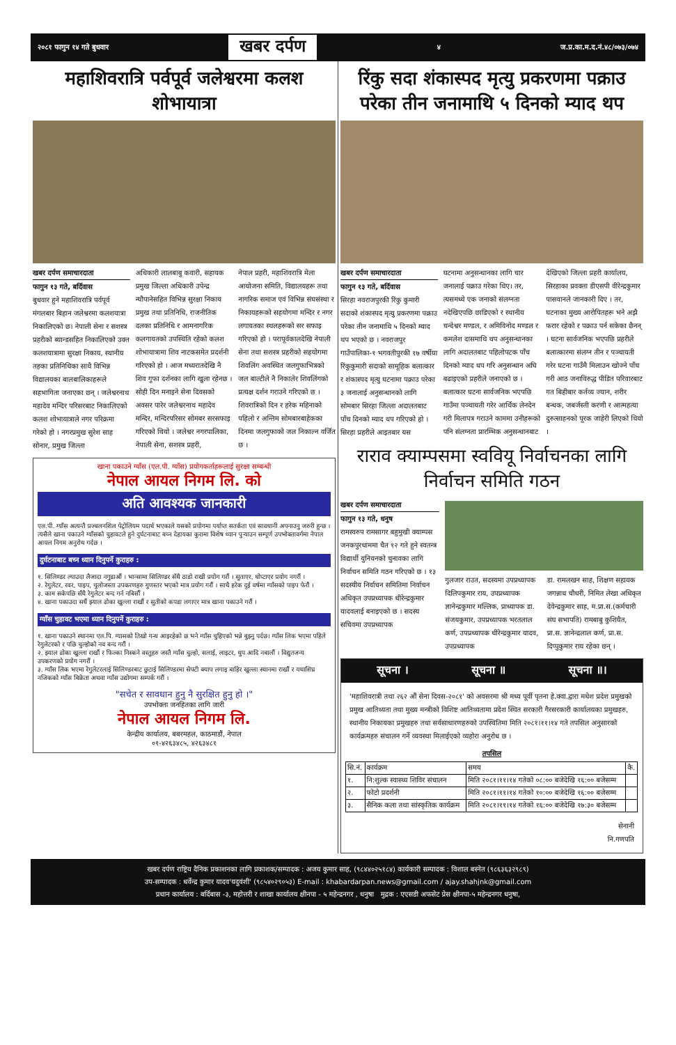२०८१ फागुन १४ गते बुधवार खबर दर्पण ४ ज.प्र.का.म.द.नं.४८/०७३/०७४
महाशिवरात्रि पर्वपूर्व जलेश्वरमा कलश शोभायात्रा
खबर दर्पण समाचारदाता
फागुन १३ गते, बर्दिवास
बुधवार हुने महाशिवरात्रि पर्वपूर्व मंगलबार बिहान जलेश्वरमा कलशयात्रा निकालिएको छ। नेपाली सेना र सशस्त्र प्रहरीको ब्यान्डसहित निकालिएको उक्त कलशयात्रामा सुरक्षा निकाय, स्थानीय तहका प्रतिनिधिका साथै विभिन्न विद्यालयका बालबालिकाहरूले सहभागिता जनाएका छन् । जलेश्वरनाथ महादेव मन्दिर परिसरबाट निकालिएको कलश शोभायात्राले नगर परिक्रमा गरेको हो । नगरप्रमुख सुरेश साह सोनार, प्रमुख जिल्ला
अधिकारी लालबाबु कवारी, सहायक प्रमुख जिल्ला अधिकारी उपेन्द्र न्यौपानेसहित विभिन्न सुरक्षा निकाय प्रमुख तथा प्रतिनिधि, राजनीतिक दलका प्रतिनिधि र आमनागरिक कलगायतको उपस्थिति रहेको कलश शोभायात्रामा शिव नाटकसमेत प्रदर्शनी गरिएको हो । आज मध्यरातदेखि नै शिव गुफा दर्शनका लागि खुला रहेनछ । सोही दिन मनाइने सेना दिवसको अवसर पारेर जलेश्वरनाथ महादेव मन्दिर, मन्दिरपरिसर सोमबर सरसफाइ गरिएको थियो । जलेश्वर नगरपालिका, नेपाली सेना, सशस्त्र प्रहरी,
नेपाल प्रहरी, महाशिवरात्रि मेला आयोजना समिति, विद्यालयहरू तथा नागरिक समाज एवं विभिन्न संघसंस्था र निकायहरूको सहयोगमा मन्दिर र नगर लगायतका स्थलहरूको सर सफाइ गरिएको हो । परापूर्वकालदेखि नेपाली सेना तथा सशस्त्र प्रहरीको सहयोगमा शिवलिंग अवस्थित जलगुफाभित्रको जल बाल्टीले नै निकालेर शिवलिंगको प्रत्यक्ष दर्शन गराउने गरिएको छ । शिवरात्रिको दिन र हरेक महिनाको पहिलो र अन्तिम सोमबारबाहेकका दिनमा जलगुफाको जल निकाल्न वर्जित छ ।
खाना पकाउने ग्याँस (एल.पी. ग्याँस) प्रयोगकर्ताहरूलाई सुरक्षा सम्बन्धी
नेपाल आयल निगम लि. को
अति आवश्यक जानकारी
एल.पी. ग्याँस अत्यन्तै प्रज्वलनशिल पेट्रोलियम पदार्थ भएकाले यसको प्रयोगमा पर्याप्त सतर्कता एवं सावधानी अपनाउनु जरुरी हुन्छ । त्यसैले खाना पकाउने ग्याँसको चुहावटले हुने दुर्घटनाबाट बच्न देहायका कुरामा विशेष ध्यान पुऱ्याउन सम्पूर्ण उपभोक्तावर्गमा नेपाल आयल निगम अनुरोध गर्दछ ।
दुर्घटनाबाट बच्न ध्यान दिनुपर्ने कुराहरु :
१. सिलिण्डर ल्याउदा लैजादा नगुडाऔं । भान्सामा सिलिण्डर सँधै ठाडो राखी प्रयोग गरौं । सुताएर, घोप्टाएर प्रयोग नगरौं ।
२. रेगुलेटर, रवर, पाइप, चुलोजस्ता उपकरणहरु गुणस्तर भएको मात्र प्रयोग गरौं । साथै हरेक दुई वर्षमा ग्याँसको पाइप फेरौं ।
३. काम सकेपछि सँधै रेगुलेटर बन्द गर्न नबिर्सौं ।
४. खाना पकाउदा सधैं झ्याल ढोका खुल्ला राखौं र सुतीको कपडा लगाएर मात्र खाना पकाउने गरौं ।
ग्याँस चुहावट भएमा ध्यान दिनुपर्ने कुराहरु :
१. खाना पकाउने स्थानमा एल.पि. ग्यासको तिखो गन्ध आइरहेको छ भने ग्याँस चुहिएको भन्ने बुझ्नु पर्दछ। ग्याँस लिक भएमा पहिले रेगुलेटरको र पछि चुल्होको नव बन्द गरौं ।
२. झ्याल ढोका खुल्ला राखौं र फिल्का निस्कने वस्तुहरु जस्तै ग्याँस चुल्हो, सलाई, लाइटर, धुप आदि नबालौं । विद्युतजन्य उपकरणको प्रयोग नगरौं ।
३. ग्याँस लिक भएमा रेगुलेटरलाई सिलिण्डरबाट छुटाई सिलिण्डरमा सेफ्टी क्याप लगाइ बाहिर खुल्ला स्थानमा राखौं र यथाशिघ्र नजिकको ग्याँस बिक्रेता अथवा ग्याँस उद्योगमा सम्पर्क गरौं ।
"सचेत र सावधान हुनु नै सुरक्षित हुनु हो ।"
उपभोक्ता जनहितका लागि जारी
नेपाल आयल निगम लि.
केन्द्रीय कार्यालय, बबरमहल, काठमाडौं, नेपाल
०१-४२६३४८५, ४२६३४८१
रिंकु सदा शंकास्पद मृत्यु प्रकरणमा पक्राउ परेका तीन जनामाथि ५ दिनको म्याद थप
खबर दर्पण समाचारदाता
फागुन १३ गते, बर्दिवास
सिरहा नवराजपुरकी रिंकु कुमारी सदाको शंकास्पद मृत्यु प्रकरणमा पक्राउ परेका तीन जनामाथि ५ दिनको म्याद थप भएको छ । नवराजपुर गाउँपालिका-१ भगवतीपुरकी १७ वर्षीया रिंकुकुमारी सदाको सामूहिक बलात्कार र शंकास्पद मृत्यु घटनामा पक्राउ परेका ३ जनालाई अनुसन्धानको लागि सोमबार सिरहा जिल्ला अदालतबाट पाँच दिनको म्याद थप गरिएको हो । सिरहा प्रहरीले आइतबार यस
घटनामा अनुसन्धानका लागि चार जनालाई पक्राउ गरेका थिए। तर, त्यसमध्ये एक जनाको संलग्नता नदेखिएपछि छाडिएको र स्थानीय चन्देश्वर मण्डल, र अमिविनोद मण्डल र कमलेश दासमाथि थप अनुसन्धानका लागि अदालतबाट पहिलोपटक पाँच दिनको म्याद थप गरि अनुसन्धान अघि बढाइएको प्रहरीले जनाएको छ । बलात्कार घटना सार्वजनिक भएपछि गाउँमा पञ्चायती गरेर आर्थिक लेनदेन गरी मिलापत्र गराउने काममा उनीहरूको पनि संलग्नता प्रारम्भिक अनुसन्धानबाट
देखिएको जिल्ला प्रहरी कार्यालय, सिरहाका प्रवक्ता डीएसपी वीरेन्द्रकुमार पासवानले जानकारी दिए । तर, घटनाका मुख्य आरोपितहरू भने अझै फरार रहेको र पक्राउ पर्न सकेका छैनन् । घटना सार्वजनिक भएपछि प्रहरीले बलात्कारमा संलग्न तीन र पञ्चायती गरेर घटना गाउँमै मिलाउन खोज्ने पाँच गरी आठ जनाविरुद्ध पीडित परिवारबाट गत बिहीबार कर्तव्य ज्यान, शरीर बन्धक, जबर्जस्ती करणी र आत्महत्या दुरुत्साहनको पूरक जाहेरी लिएको थियो ।
राराव क्याम्पसमा स्ववियू निर्वाचनका लागि निर्वाचन समिति गठन
खबर दर्पण समाचारदाता
फागुन १३ गते, धनुष
रामस्वरुप रामसागर बहुमुखी क्याम्पस जनकपुरधाममा चैत १२ गते हुने स्वतन्त्र विद्यार्थी युनियनको चुनावका लागि निर्वाचन समिति गठन गरिएको छ । १३ सदस्यीय निर्वाचन समितिमा निर्वाचन अधिकृत उपप्रध्यापक धीरेन्द्रकुमार यादवलाई बनाइएको छ । सदस्य सचिवमा उपप्रध्यापक
गुलजार राउत, सदस्यमा उपप्रध्यापक दिलिपकुमार राय, उपप्रध्यापक ज्ञानेन्द्रकुमार मल्लिक, प्राध्यापक डा. संजयकुमार, उपप्रध्यापक भरतलाल कर्ण, उपप्रध्यापक धीरेन्द्रकुमार यादव, उपप्रध्यापक
डा. रामलखन साह, शिक्षण सहायक जगन्नाथ चौधरी, निमित लेखा अधिकृत देवेन्द्रकुमार साह, म.प्रा.स.(कर्मचारी संघ सभापति) रामबाबु कुशियैत, प्रा.स. ज्ञानेन्द्रलाल कर्ण, प्रा.स. दिप्पुकुमार राय रहेका छन् ।
सूचना । सूचना ॥ सूचना ॥।
'महाशिवरात्री तथा २६२ औं सेना दिवस-२०८१' को अवसरमा श्री मध्य पूर्वी पृतना हे.क्वा.द्वारा मधेश प्रदेश प्रमुखको प्रमुख आतिथ्यता तथा मुख्य मन्त्रीको विशिष्ट आतिथ्यतामा प्रदेश स्थित सरकारी गैरसरकारी कार्यालयका प्रमुखहरु, स्थानीय निकायका प्रमुखहरु तथा सर्वसाधारणहरुको उपस्थितिमा मिति २०८१।११।१४ गते तपसिल अनुसारको कार्यक्रमहरु संचालन गर्ने व्यवस्था मिलाईएको व्यहोरा अनुरोध छ ।
तपसिल
| सि.नं. | कार्यक्रम | समय | कै. |
| --- | --- | --- | --- |
| १. | नि:शुल्क स्वास्थ्य शिविर संचालन | मिति २०८१।११।१४ गतेको ०८:०० बजेदेखि १६:०० बजेसम्म | |
| २. | फोटो प्रदर्शनी | मिति २०८१।११।१४ गतेको १०:०० बजेदेखि १६:०० बजेसम्म | |
| ३. | सैनिक कला तथा सांस्कृतिक कार्यक्रम | मिति २०८१।११।१४ गतेको १६:०० बजेदेखि १७:३० बजेसम्म | |
सेनानी
नि.गणपति
खबर दर्पण राष्ट्रिय दैनिक प्रकाशनका लागि प्रकाशक/सम्पादक : अजय कुमार साह, (९८४४०२५१८४) कार्यकारी सम्पादक : विशाल बस्नेत (९८६३६३२९८९)
उप-सम्पादक : धर्वेन्द्र कुमार यादव'यदुवंशी' (९८५४०२९०५३) E-mail : khabardarpan.news@gmail.com / ajay.shahjnk@gmail.com
प्रधान कार्यालय : बर्दिबास -३, महोत्तरी र शाखा कार्यालय क्षीनपा - ५ महेन्द्रनगर , धनुषा मुद्रक : एएसडी अफसेट प्रेस क्षीनपा-५ महेन्द्रनगर धनुषा,